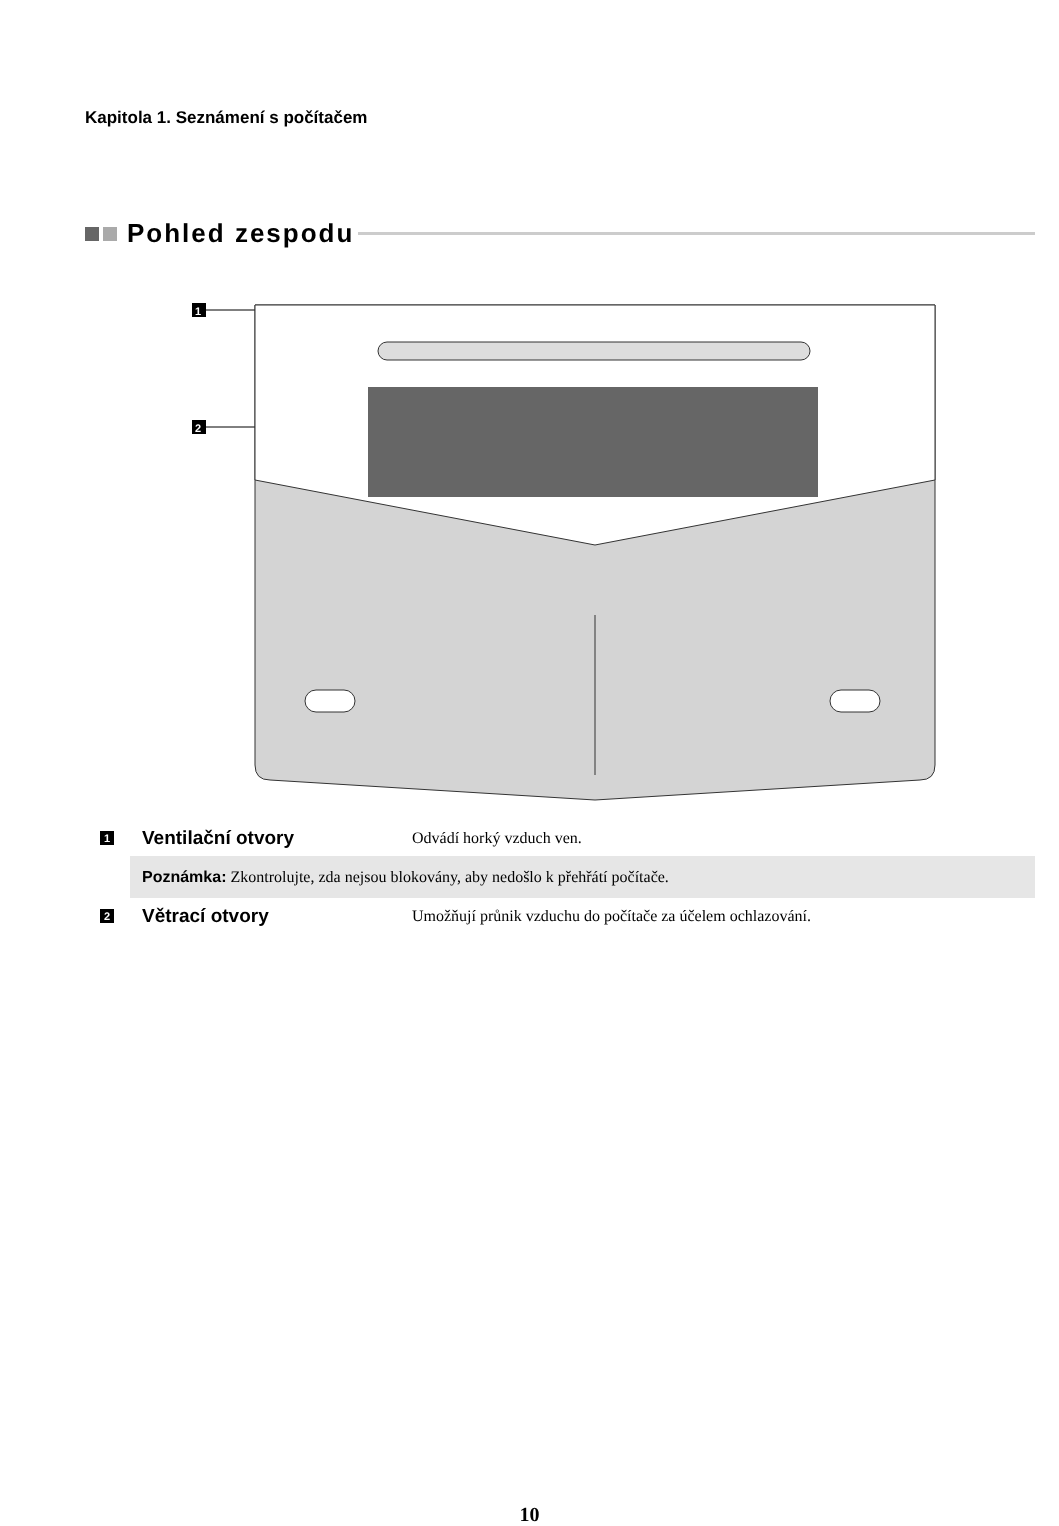Kapitola 1. Seznámení s počítačem
Pohled zespodu
1
2
1
Ventilační otvory
Odvádí horký vzduch ven.
Poznámka: Zkontrolujte, zda nejsou blokovány, aby nedošlo k přehřátí počítače.
2
Větrací otvory
Umožňují průnik vzduchu do počítače za účelem ochlazování.
10